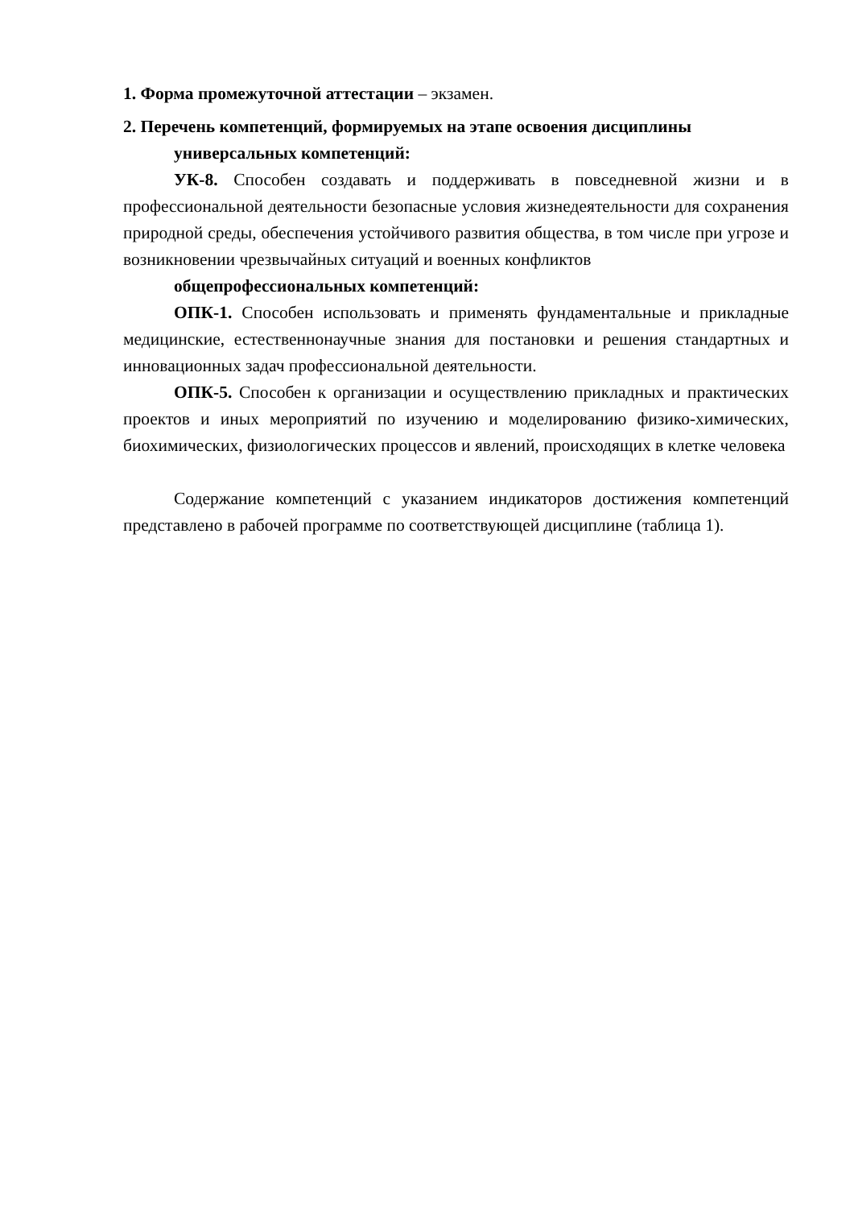1. Форма промежуточной аттестации – экзамен.
2. Перечень компетенций, формируемых на этапе освоения дисциплины
универсальных компетенций:
УК-8. Способен создавать и поддерживать в повседневной жизни и в профессиональной деятельности безопасные условия жизнедеятельности для сохранения природной среды, обеспечения устойчивого развития общества, в том числе при угрозе и возникновении чрезвычайных ситуаций и военных конфликтов
общепрофессиональных компетенций:
ОПК-1. Способен использовать и применять фундаментальные и прикладные медицинские, естественнонаучные знания для постановки и решения стандартных и инновационных задач профессиональной деятельности.
ОПК-5. Способен к организации и осуществлению прикладных и практических проектов и иных мероприятий по изучению и моделированию физико-химических, биохимических, физиологических процессов и явлений, происходящих в клетке человека
Содержание компетенций с указанием индикаторов достижения компетенций представлено в рабочей программе по соответствующей дисциплине (таблица 1).